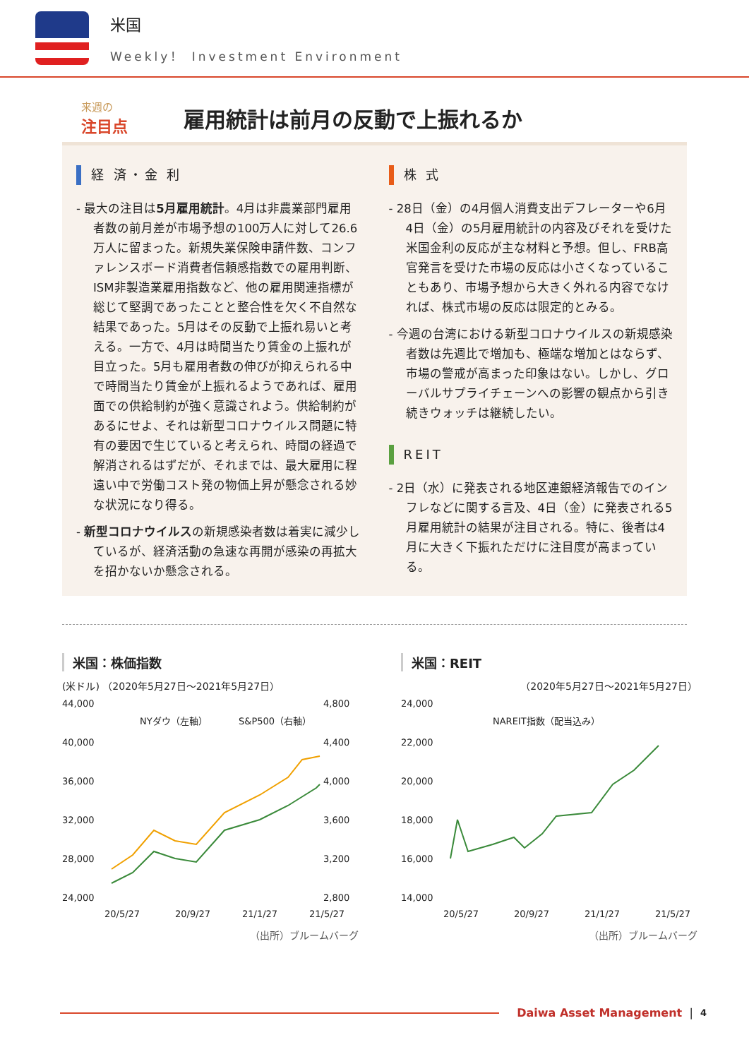米国
Weekly！ Investment Environment
来週の
注目点
雇用統計は前月の反動で上振れるか
経 済・金 利
- 最大の注目は5月雇用統計。4月は非農業部門雇用者数の前月差が市場予想の100万人に対して26.6万人に留まった。新規失業保険申請件数、コンファレンスボード消費者信頼感指数での雇用判断、ISM非製造業雇用指数など、他の雇用関連指標が総じて堅調であったことと整合性を欠く不自然な結果であった。5月はその反動で上振れ易いと考える。一方で、4月は時間当たり賃金の上振れが目立った。5月も雇用者数の伸びが抑えられる中で時間当たり賃金が上振れるようであれば、雇用面での供給制約が強く意識されよう。供給制約があるにせよ、それは新型コロナウイルス問題に特有の要因で生じていると考えられ、時間の経過で解消されるはずだが、それまでは、最大雇用に程遠い中で労働コスト発の物価上昇が懸念される妙な状況になり得る。
- 新型コロナウイルスの新規感染者数は着実に減少しているが、経済活動の急速な再開が感染の再拡大を招かないか懸念される。
株 式
- 28日（金）の4月個人消費支出デフレーターや6月4日（金）の5月雇用統計の内容及びそれを受けた米国金利の反応が主な材料と予想。但し、FRB高官発言を受けた市場の反応は小さくなっていることもあり、市場予想から大きく外れる内容でなければ、株式市場の反応は限定的とみる。
- 今週の台湾における新型コロナウイルスの新規感染者数は先週比で増加も、極端な増加とはならず、市場の警戒が高まった印象はない。しかし、グローバルサプライチェーンへの影響の観点から引き続きウォッチは継続したい。
REIT
- 2日（水）に発表される地区連銀経済報告でのインフレなどに関する言及、4日（金）に発表される5月雇用統計の結果が注目される。特に、後者は4月に大きく下振れただけに注目度が高まっている。
米国：株価指数
(米ドル) （2020年5月27日～2021年5月27日）
44,000
40,000
36,000
32,000
28,000
24,000
4,800
4,400
4,000
3,600
3,200
2,800
20/5/27
20/9/27
21/1/27
21/5/27
NYダウ（左軸）
S&P500（右軸）
（出所）ブルームバーグ
米国：REIT
（2020年5月27日～2021年5月27日）
24,000
22,000
20,000
18,000
16,000
14,000
20/5/27
20/9/27
21/1/27
21/5/27
NAREIT指数（配当込み）
（出所）ブルームバーグ
Daiwa Asset Management | 4